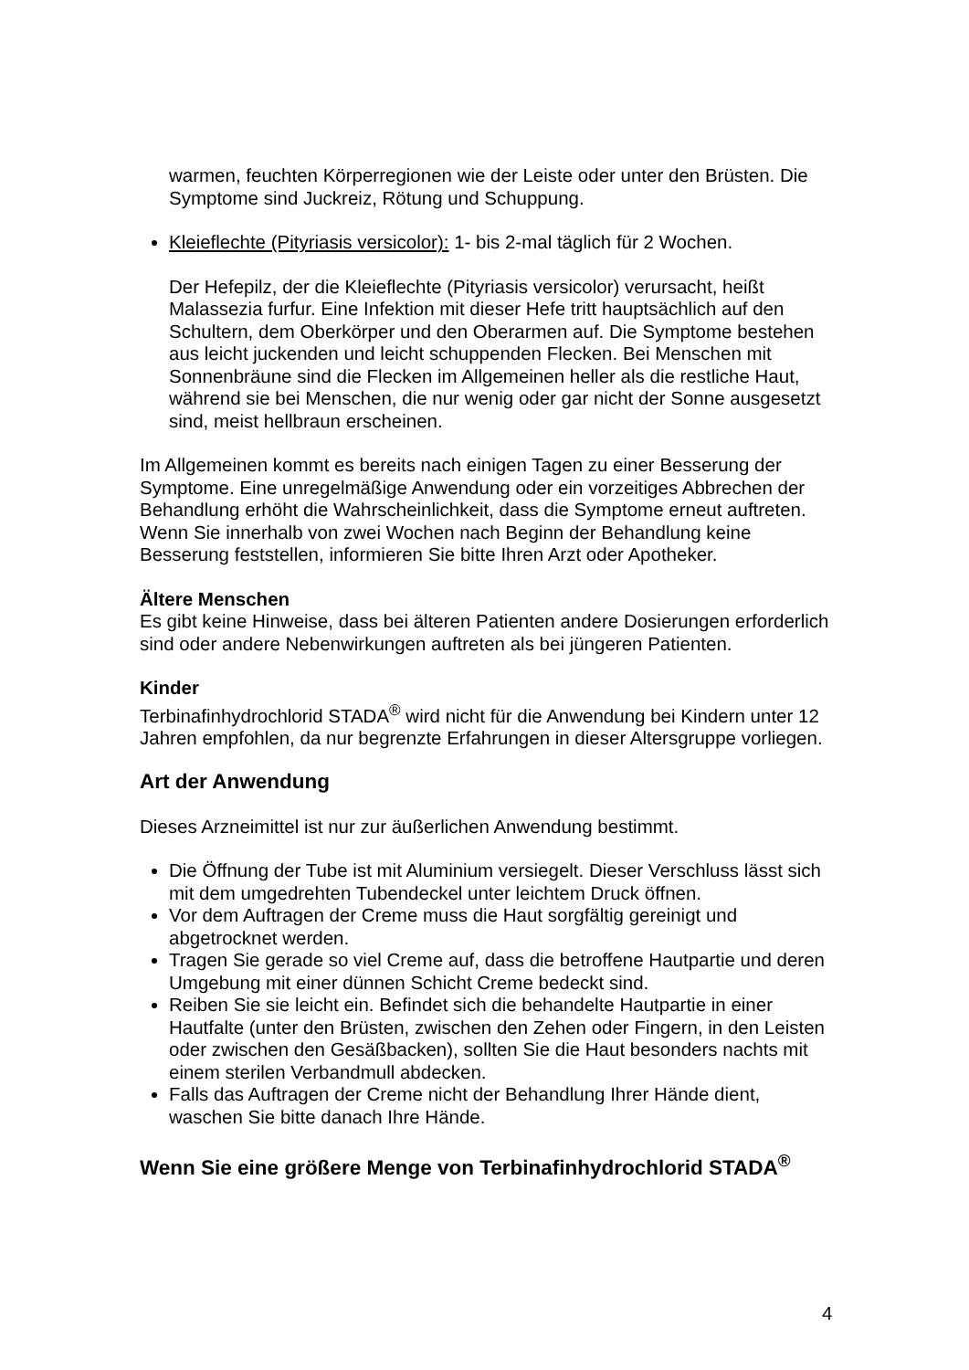warmen, feuchten Körperregionen wie der Leiste oder unter den Brüsten. Die Symptome sind Juckreiz, Rötung und Schuppung.
Kleieflechte (Pityriasis versicolor): 1- bis 2-mal täglich für 2 Wochen.
Der Hefepilz, der die Kleieflechte (Pityriasis versicolor) verursacht, heißt Malassezia furfur. Eine Infektion mit dieser Hefe tritt hauptsächlich auf den Schultern, dem Oberkörper und den Oberarmen auf. Die Symptome bestehen aus leicht juckenden und leicht schuppenden Flecken. Bei Menschen mit Sonnenbräune sind die Flecken im Allgemeinen heller als die restliche Haut, während sie bei Menschen, die nur wenig oder gar nicht der Sonne ausgesetzt sind, meist hellbraun erscheinen.
Im Allgemeinen kommt es bereits nach einigen Tagen zu einer Besserung der Symptome. Eine unregelmäßige Anwendung oder ein vorzeitiges Abbrechen der Behandlung erhöht die Wahrscheinlichkeit, dass die Symptome erneut auftreten. Wenn Sie innerhalb von zwei Wochen nach Beginn der Behandlung keine Besserung feststellen, informieren Sie bitte Ihren Arzt oder Apotheker.
Ältere Menschen
Es gibt keine Hinweise, dass bei älteren Patienten andere Dosierungen erforderlich sind oder andere Nebenwirkungen auftreten als bei jüngeren Patienten.
Kinder
Terbinafinhydrochlorid STADA<sup>®</sup> wird nicht für die Anwendung bei Kindern unter 12 Jahren empfohlen, da nur begrenzte Erfahrungen in dieser Altersgruppe vorliegen.
Art der Anwendung
Dieses Arzneimittel ist nur zur äußerlichen Anwendung bestimmt.
Die Öffnung der Tube ist mit Aluminium versiegelt. Dieser Verschluss lässt sich mit dem umgedrehten Tubendeckel unter leichtem Druck öffnen.
Vor dem Auftragen der Creme muss die Haut sorgfältig gereinigt und abgetrocknet werden.
Tragen Sie gerade so viel Creme auf, dass die betroffene Hautpartie und deren Umgebung mit einer dünnen Schicht Creme bedeckt sind.
Reiben Sie sie leicht ein. Befindet sich die behandelte Hautpartie in einer Hautfalte (unter den Brüsten, zwischen den Zehen oder Fingern, in den Leisten oder zwischen den Gesäßbacken), sollten Sie die Haut besonders nachts mit einem sterilen Verbandmull abdecken.
Falls das Auftragen der Creme nicht der Behandlung Ihrer Hände dient, waschen Sie bitte danach Ihre Hände.
Wenn Sie eine größere Menge von Terbinafinhydrochlorid STADA<sup>®</sup>
4